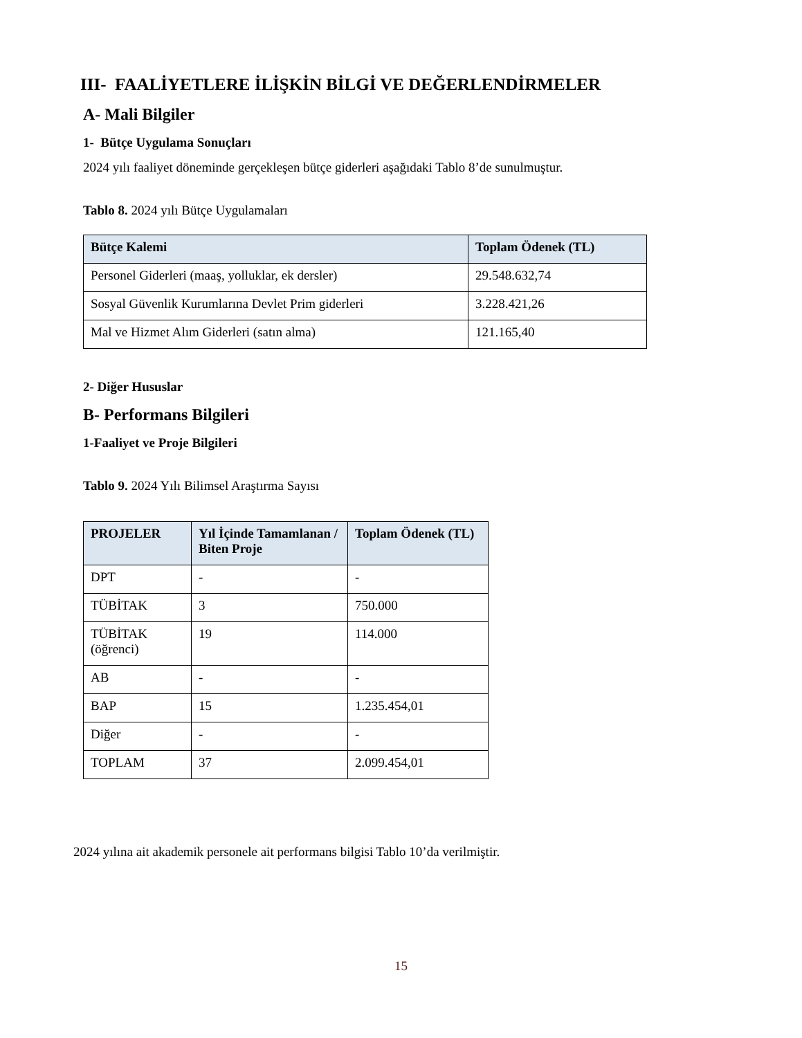III- FAALİYETLERE İLİŞKİN BİLGİ VE DEĞERLENDİRMELER
A- Mali Bilgiler
1- Bütçe Uygulama Sonuçları
2024 yılı faaliyet döneminde gerçekleşen bütçe giderleri aşağıdaki Tablo 8’de sunulmuştur.
Tablo 8. 2024 yılı Bütçe Uygulamaları
| Bütçe Kalemi | Toplam Ödenek (TL) |
| --- | --- |
| Personel Giderleri (maaş, yolluklar, ek dersler) | 29.548.632,74 |
| Sosyal Güvenlik Kurumlarına Devlet Prim giderleri | 3.228.421,26 |
| Mal ve Hizmet Alım Giderleri (satın alma) | 121.165,40 |
2- Diğer Hususlar
B- Performans Bilgileri
1-Faaliyet ve Proje Bilgileri
Tablo 9. 2024 Yılı Bilimsel Araştırma Sayısı
| PROJELER | Yıl İçinde Tamamlanan / Biten Proje | Toplam Ödenek (TL) |
| --- | --- | --- |
| DPT | - | - |
| TÜBİTAK | 3 | 750.000 |
| TÜBİTAK (öğrenci) | 19 | 114.000 |
| AB | - | - |
| BAP | 15 | 1.235.454,01 |
| Diğer | - | - |
| TOPLAM | 37 | 2.099.454,01 |
2024 yılına ait akademik personele ait performans bilgisi Tablo 10’da verilmiştir.
15